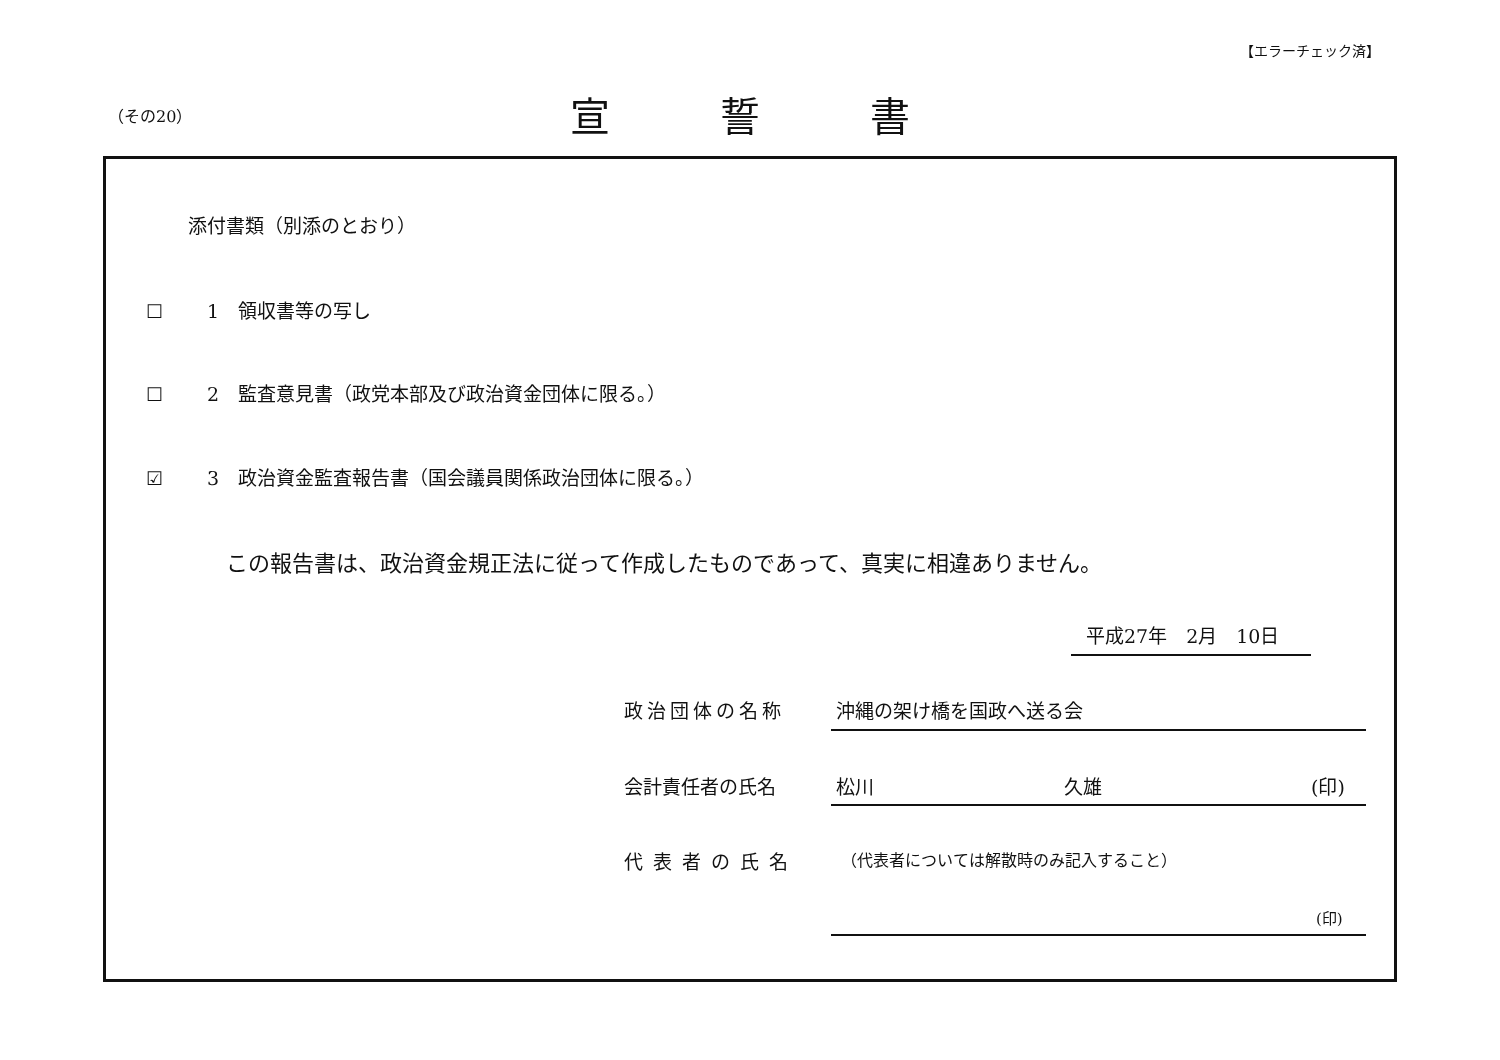【エラーチェック済】
（その20） 宣誓書
添付書類（別添のとおり）
☐　　 1　領収書等の写し
☐　　 2　監査意見書（政党本部及び政治資金団体に限る。）
☑　　 3　政治資金監査報告書（国会議員関係政治団体に限る。）
この報告書は、政治資金規正法に従って作成したものであって、真実に相違ありません。
平成27年　2月　10日
政治団体の名称 沖縄の架け橋を国政へ送る会
会計責任者の氏名 松川　　　　　　　　　　久雄 (印)
代表者の氏名
（代表者については解散時のみ記入すること）
(印)